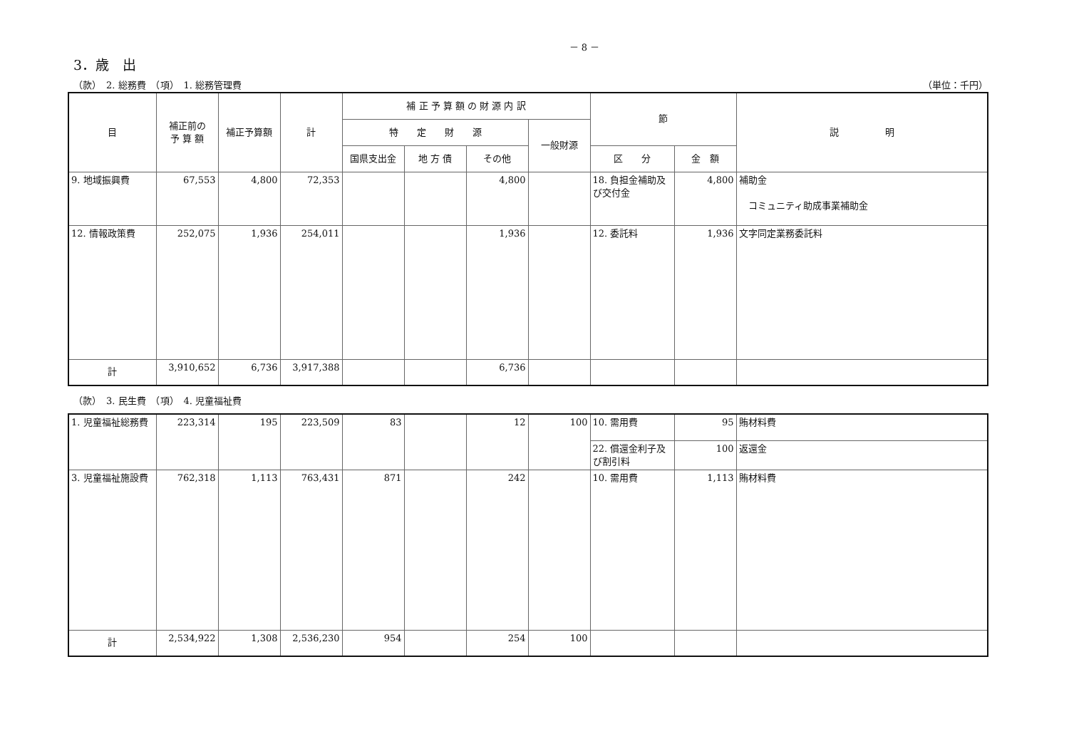－ 8 －
3．歳　出
（款）　2. 総務費　（項）　1. 総務管理費 （単位：千円）
| 目 | 補正前の 予 算 額 | 補正予算額 | 計 | 補 正 予 算 額 の 財 源 内 訳 | | | | 節 | | 説 明 |
| --- | --- | --- | --- | --- | --- | --- | --- | --- | --- | --- |
| | | | | 特 定 財 源 | | | 一般財源 | | | |
| | | | | 国県支出金 | 地 方 債 | その他 | | 区 分 | 金 額 | |
| 9. 地域振興費 | 67,553 | 4,800 | 72,353 | | | 4,800 | | 18. 負担金補助及び交付金 | 4,800 | 補助金 コミュニティ助成事業補助金 |
| 12. 情報政策費 | 252,075 | 1,936 | 254,011 | | | 1,936 | | 12. 委託料 | 1,936 | 文字同定業務委託料 |
| 計 | 3,910,652 | 6,736 | 3,917,388 | | | 6,736 | | | | |
（款）　3. 民生費　（項）　4. 児童福祉費
| 1. 児童福祉総務費 | 223,314 | 195 | 223,509 | 83 | | 12 | 100 | 10. 需用費 | 95 | 賄材料費 |
| | | | | | | | | 22. 償還金利子及び割引料 | 100 | 返還金 |
| 3. 児童福祉施設費 | 762,318 | 1,113 | 763,431 | 871 | | 242 | | 10. 需用費 | 1,113 | 賄材料費 |
| 計 | 2,534,922 | 1,308 | 2,536,230 | 954 | | 254 | 100 | | | |